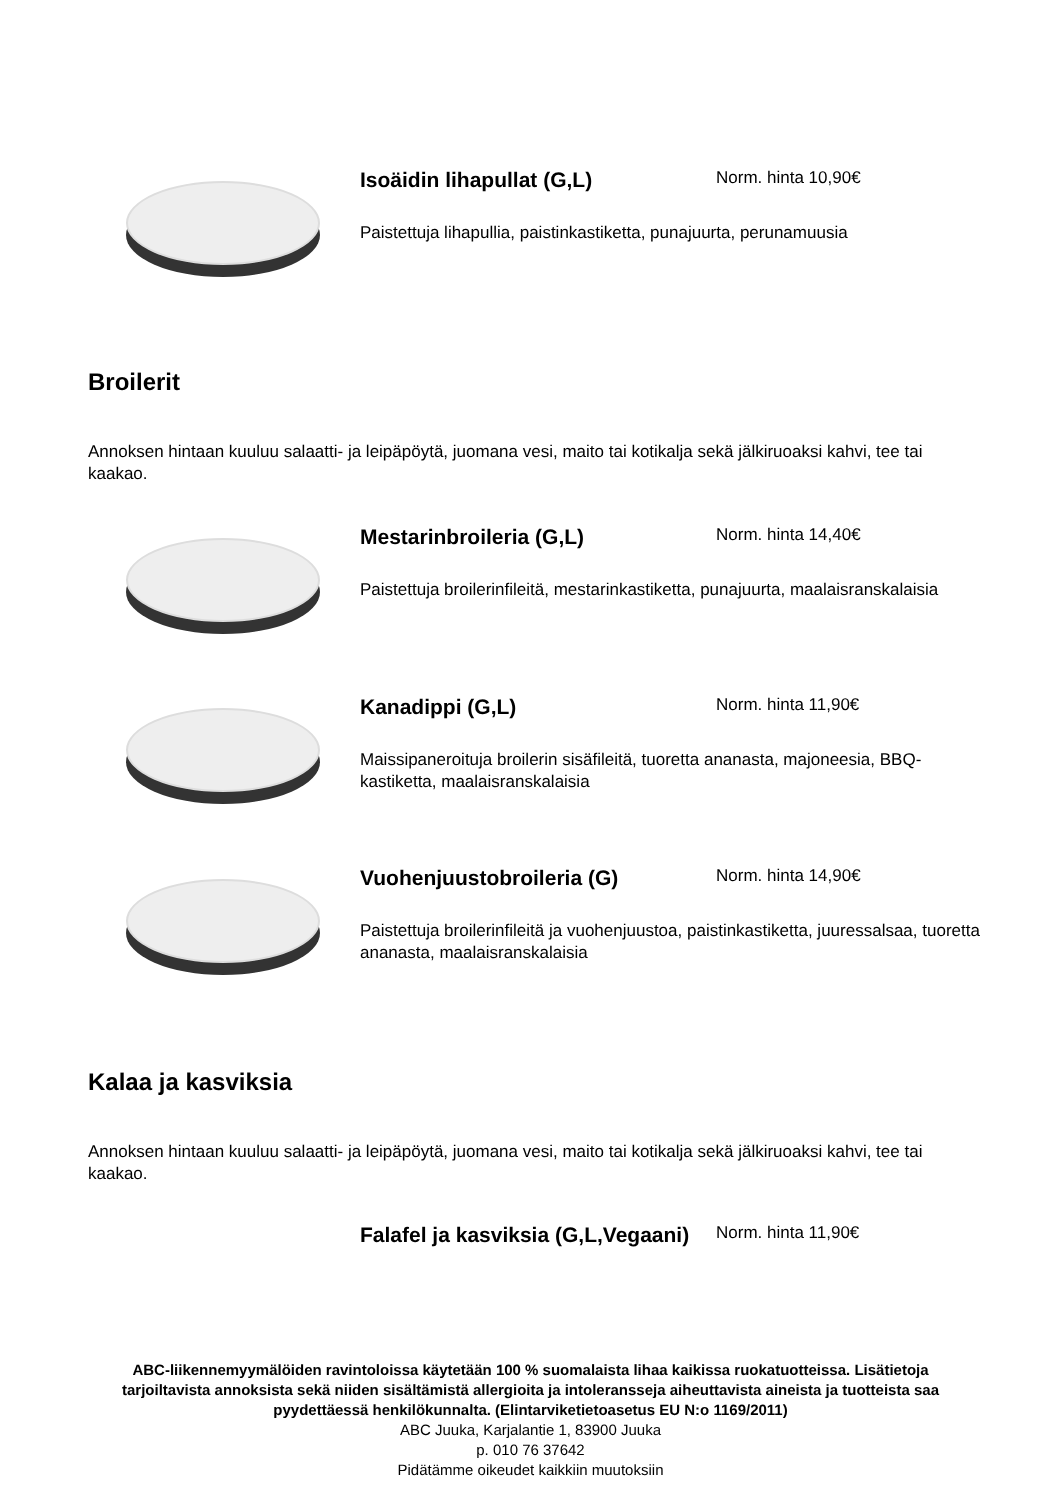Isoäidin lihapullat (G,L)
Norm. hinta 10,90€
Paistettuja lihapullia, paistinkastiketta, punajuurta, perunamuusia
Broilerit
Annoksen hintaan kuuluu salaatti- ja leipäpöytä, juomana vesi, maito tai kotikalja sekä jälkiruoaksi kahvi, tee tai kaakao.
Mestarinbroileria (G,L)
Norm. hinta 14,40€
Paistettuja broilerinfileitä, mestarinkastiketta, punajuurta, maalaisranskalaisia
Kanadippi (G,L)
Norm. hinta 11,90€
Maissipaneroituja broilerin sisäfileitä, tuoretta ananasta, majoneesia, BBQ-kastiketta, maalaisranskalaisia
Vuohenjuustobroileria (G)
Norm. hinta 14,90€
Paistettuja broilerinfileitä ja vuohenjuustoa, paistinkastiketta, juuressalsaa, tuoretta ananasta, maalaisranskalaisia
Kalaa ja kasviksia
Annoksen hintaan kuuluu salaatti- ja leipäpöytä, juomana vesi, maito tai kotikalja sekä jälkiruoaksi kahvi, tee tai kaakao.
Falafel ja kasviksia (G,L,Vegaani)
Norm. hinta 11,90€
ABC-liikennemyymälöiden ravintoloissa käytetään 100 % suomalaista lihaa kaikissa ruokatuotteissa. Lisätietoja tarjoiltavista annoksista sekä niiden sisältämistä allergioita ja intoleransseja aiheuttavista aineista ja tuotteista saa pyydettäessä henkilökunnalta. (Elintarviketietoasetus EU N:o 1169/2011)
ABC Juuka, Karjalantie 1, 83900 Juuka
p. 010 76 37642
Pidätämme oikeudet kaikkiin muutoksiin